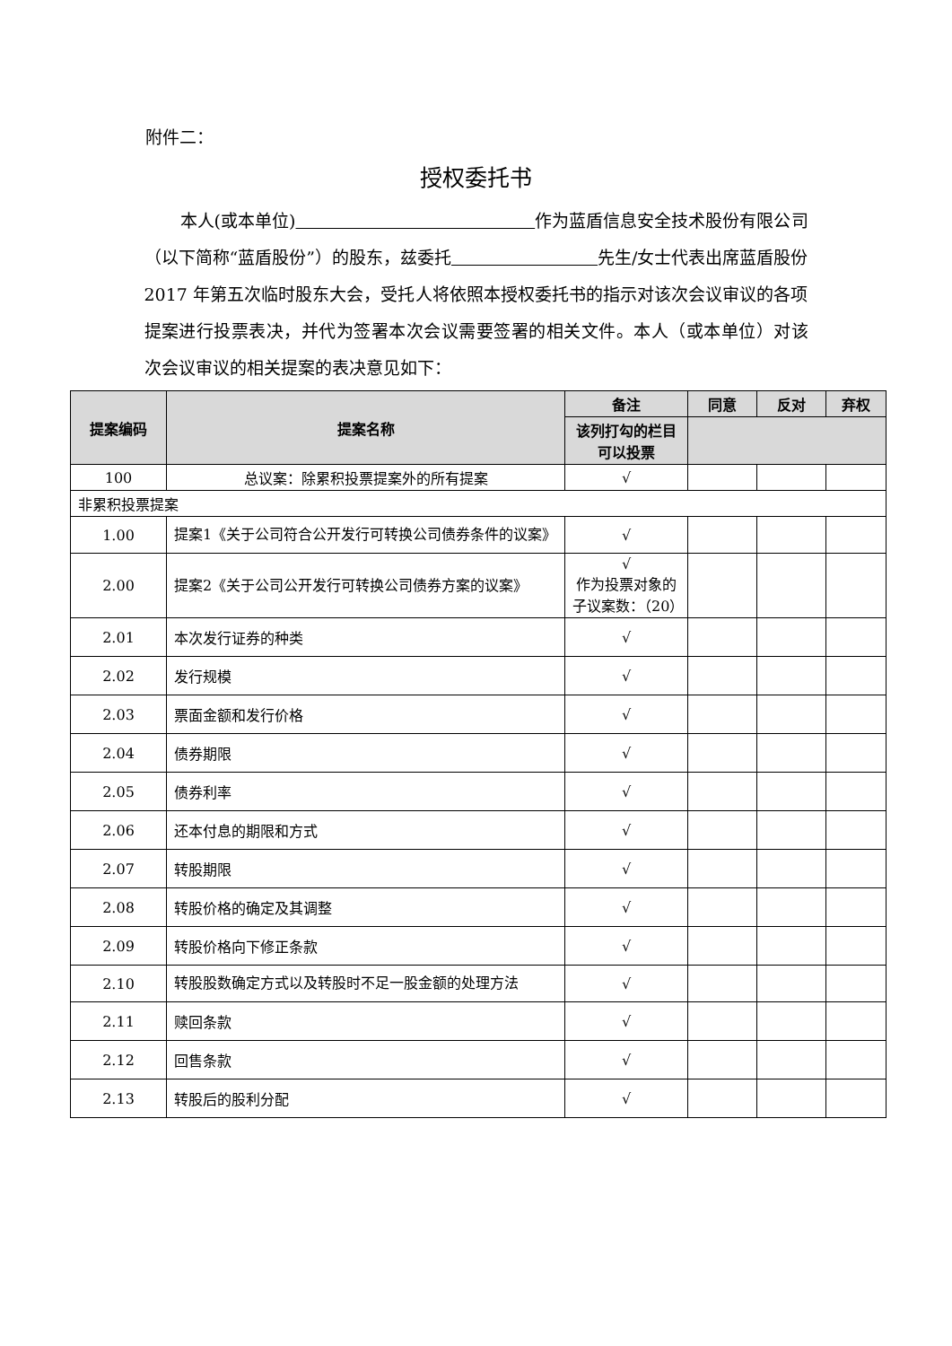附件二：
授权委托书
本人(或本单位) 作为蓝盾信息安全技术股份有限公司（以下简称“蓝盾股份”）的股东，兹委托 先生/女士代表出席蓝盾股份 2017 年第五次临时股东大会，受托人将依照本授权委托书的指示对该次会议审议的各项提案进行投票表决，并代为签署本次会议需要签署的相关文件。本人（或本单位）对该次会议审议的相关提案的表决意见如下：
| 提案编码 | 提案名称 | 备注 | 同意 | 反对 | 弃权 |
| --- | --- | --- | --- | --- | --- |
| | | 该列打勾的栏目可以投票 | | | |
| 100 | 总议案：除累积投票提案外的所有提案 | √ | | | |
| 非累积投票提案 | | | | | |
| 1.00 | 提案1《关于公司符合公开发行可转换公司债券条件的议案》 | √ | | | |
| 2.00 | 提案2《关于公司公开发行可转换公司债券方案的议案》 | √ 作为投票对象的子议案数：（20） | | | |
| 2.01 | 本次发行证券的种类 | √ | | | |
| 2.02 | 发行规模 | √ | | | |
| 2.03 | 票面金额和发行价格 | √ | | | |
| 2.04 | 债券期限 | √ | | | |
| 2.05 | 债券利率 | √ | | | |
| 2.06 | 还本付息的期限和方式 | √ | | | |
| 2.07 | 转股期限 | √ | | | |
| 2.08 | 转股价格的确定及其调整 | √ | | | |
| 2.09 | 转股价格向下修正条款 | √ | | | |
| 2.10 | 转股股数确定方式以及转股时不足一股金额的处理方法 | √ | | | |
| 2.11 | 赎回条款 | √ | | | |
| 2.12 | 回售条款 | √ | | | |
| 2.13 | 转股后的股利分配 | √ | | | |